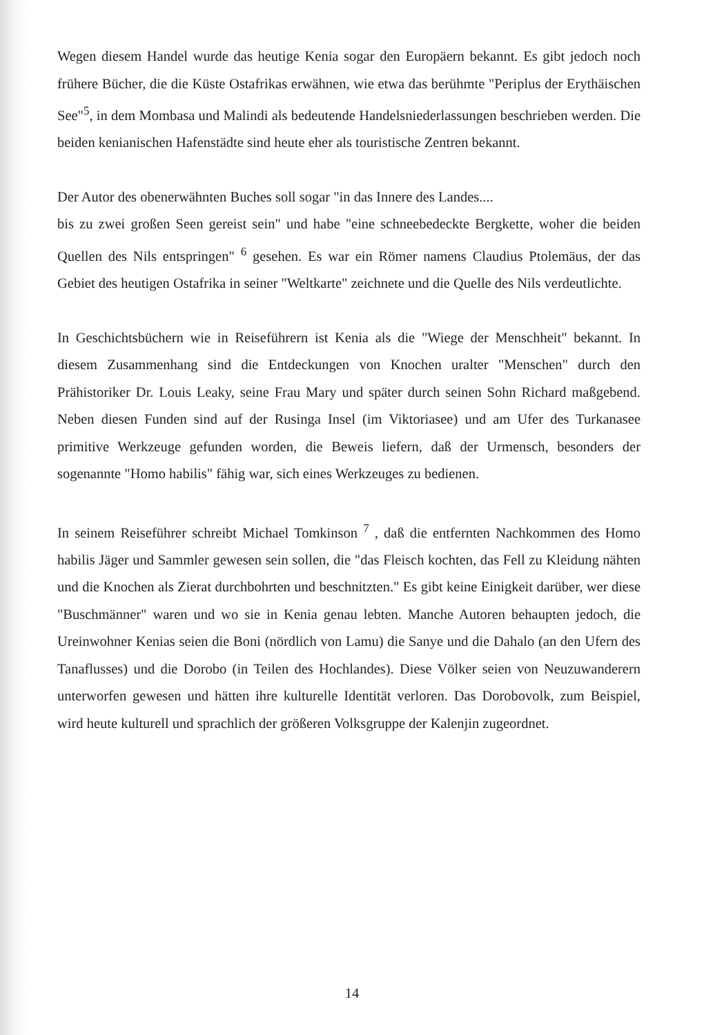Wegen diesem Handel wurde das heutige Kenia sogar den Europäern bekannt. Es gibt jedoch noch frühere Bücher, die die Küste Ostafrikas erwähnen, wie etwa das berühmte "Periplus der Erythäischen See"<sup>5</sup>, in dem Mombasa und Malindi als bedeutende Handelsniederlassungen beschrieben werden. Die beiden kenianischen Hafenstädte sind heute eher als touristische Zentren bekannt.
Der Autor des obenerwähnten Buches soll sogar "in das Innere des Landes....
bis zu zwei großen Seen gereist sein" und habe "eine schneebedeckte Bergkette, woher die beiden Quellen des Nils entspringen" <sup>6</sup> gesehen. Es war ein Römer namens Claudius Ptolemäus, der das Gebiet des heutigen Ostafrika in seiner "Weltkarte" zeichnete und die Quelle des Nils verdeutlichte.
In Geschichtsbüchern wie in Reiseführern ist Kenia als die "Wiege der Menschheit" bekannt. In diesem Zusammenhang sind die Entdeckungen von Knochen uralter "Menschen" durch den Prähistoriker Dr. Louis Leaky, seine Frau Mary und später durch seinen Sohn Richard maßgebend. Neben diesen Funden sind auf der Rusinga Insel (im Viktoriasee) und am Ufer des Turkanasee primitive Werkzeuge gefunden worden, die Beweis liefern, daß der Urmensch, besonders der sogenannte "Homo habilis" fähig war, sich eines Werkzeuges zu bedienen.
In seinem Reiseführer schreibt Michael Tomkinson <sup>7</sup> , daß die entfernten Nachkommen des Homo habilis Jäger und Sammler gewesen sein sollen, die "das Fleisch kochten, das Fell zu Kleidung nähten und die Knochen als Zierat durchbohrten und beschnitzten." Es gibt keine Einigkeit darüber, wer diese "Buschmänner" waren und wo sie in Kenia genau lebten. Manche Autoren behaupten jedoch, die Ureinwohner Kenias seien die Boni (nördlich von Lamu) die Sanye und die Dahalo (an den Ufern des Tanaflusses) und die Dorobo (in Teilen des Hochlandes). Diese Völker seien von Neuzuwanderern unterworfen gewesen und hätten ihre kulturelle Identität verloren. Das Dorobovolk, zum Beispiel, wird heute kulturell und sprachlich der größeren Volksgruppe der Kalenjin zugeordnet.
14